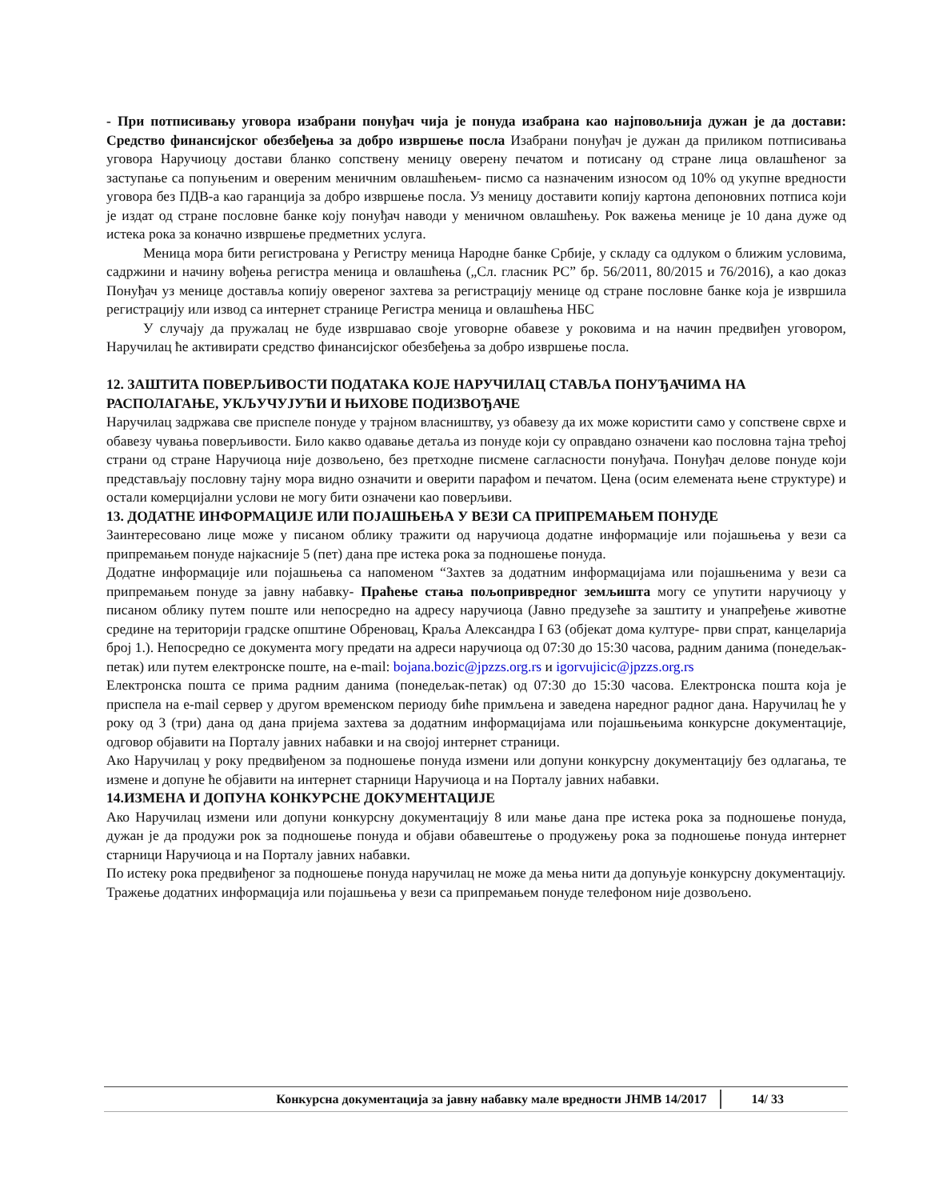- При потписивању уговора изабрани понуђач чија је понуда изабрана као најповољнија дужан је да достави: Средство финансијског обезбеђења за добро извршење посла Изабрани понуђач је дужан да приликом потписивања уговора Наручиоцу достави бланко сопствену меницу оверену печатом и потисану од стране лица овлашћеног за заступање са попуњеним и овереним меничним овлашћењем- писмо са назначеним износом од 10% од укупне вредности уговора без ПДВ-а као гаранција за добро извршење посла. Уз меницу доставити копију картона депоновних потписа који је издат од стране пословне банке коју понуђач наводи у меничном овлашћењу. Рок важења менице је 10 дана дуже од истека рока за коначно извршење предметних услуга.
Меница мора бити регистрована у Регистру меница Народне банке Србије, у складу са одлуком о ближим условима, садржини и начину вођења регистра меница и овлашћења („Сл. гласник РС” бр. 56/2011, 80/2015 и 76/2016), а као доказ Понуђач уз менице доставља копију овереног захтева за регистрацију менице од стране пословне банке која је извршила регистрацију или извод са интернет странице Регистра меница и овлашћења НБС
У случају да пружалац не буде извршавао своје уговорне обавезе у роковима и на начин предвиђен уговором, Наручилац ће активирати средство финансијског обезбеђења за добро извршење посла.
12. ЗАШТИТА ПОВЕРЉИВОСТИ ПОДАТАКА КОЈЕ НАРУЧИЛАЦ СТАВЉА ПОНУЂАЧИМА НА РАСПОЛАГАЊЕ, УКЉУЧУЈУЋИ И ЊИХОВЕ ПОДИЗВОЂАЧЕ
Наручилац задржава све приспеле понуде у трајном власништву, уз обавезу да их може користити само у сопствене сврхе и обавезу чувања поверљивости. Било какво одавање детаља из понуде који су оправдано означени као пословна тајна трећој страни од стране Наручиоца није дозвољено, без претходне писмене сагласности понуђача. Понуђач делове понуде који представљају пословну тајну мора видно означити и оверити парафом и печатом. Цена (осим елемената њене структуре) и остали комерцијални услови не могу бити означени као поверљиви.
13. ДОДАТНЕ ИНФОРМАЦИЈЕ ИЛИ ПОЈАШЊЕЊА У ВЕЗИ СА ПРИПРЕМАЊЕМ ПОНУДЕ
Заинтересовано лице може у писаном облику тражити од наручиоца додатне информације или појашњења у вези са припремањем понуде најкасније 5 (пет) дана пре истека рока за подношење понуда.
Додатне информације или појашњења са напоменом “Захтев за додатним информацијама или појашњенима у вези са припремањем понуде за јавну набавку- Праћење стања пољопривредног земљишта могу се упутити наручиоцу у писаном облику путем поште или непосредно на адресу наручиоца (Јавно предузеће за заштиту и унапређење животне средине на територији градске општине Обреновац, Краља Александра I 63 (објекат дома културе- први спрат, канцеларија број 1.). Непосредно се документа могу предати на адреси наручиоца од 07:30 до 15:30 часова, радним данима (понедељак-петак) или путем електронске поште, на e-mail: bojana.bozic@jpzzs.org.rs и igorvujicic@jpzzs.org.rs
Електронска пошта се прима радним данима (понедељак-петак) од 07:30 до 15:30 часова. Електронска пошта која је приспела на e-mail сервер у другом временском периоду биће примљена и заведена наредног радног дана. Наручилац ће у року од 3 (три) дана од дана пријема захтева за додатним информацијама или појашњењима конкурсне документације, одговор објавити на Порталу јавних набавки и на својој интернет страници.
Ако Наручилац у року предвиђеном за подношење понуда измени или допуни конкурсну документацију без одлагања, те измене и допуне ће објавити на интернет старници Наручиоца и на Порталу јавних набавки.
14.ИЗМЕНА И ДОПУНА КОНКУРСНЕ ДОКУМЕНТАЦИЈЕ
Ако Наручилац измени или допуни конкурсну документацију 8 или мање дана пре истека рока за подношење понуда, дужан је да продужи рок за подношење понуда и објави обавештење о продужењу рока за подношење понуда интернет старници Наручиоца и на Порталу јавних набавки.
По истеку рока предвиђеног за подношење понуда наручилац не може да мења нити да допуњује конкурсну документацију.
Тражење додатних информација или појашњења у вези са припремањем понуде телефоном није дозвољено.
Конкурсна документација за јавну набавку мале вредности ЈНМВ 14/2017 14/ 33